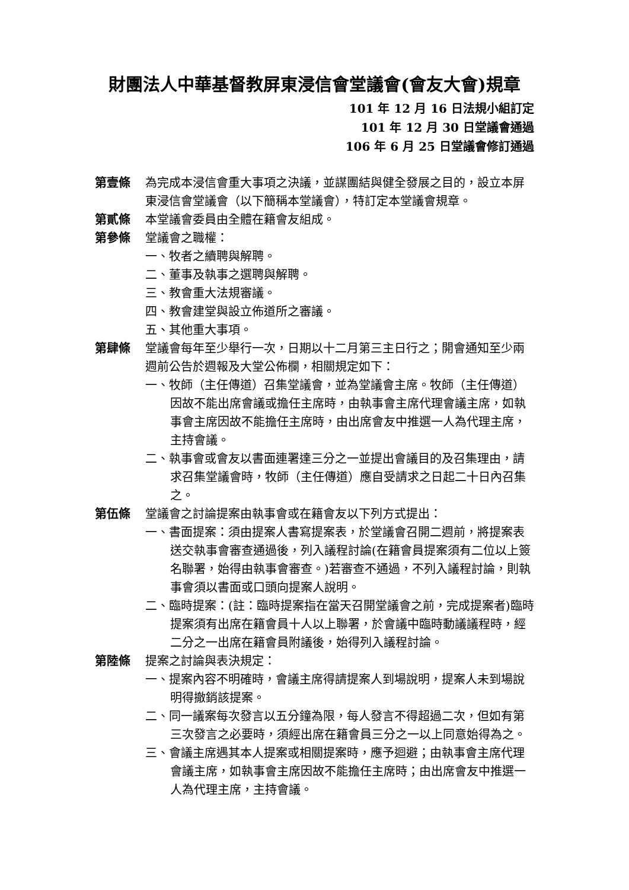財團法人中華基督教屏東浸信會堂議會(會友大會)規章
101 年 12 月 16 日法規小組訂定
101 年 12 月 30 日堂議會通過
106 年 6 月 25 日堂議會修訂通過
第壹條 為完成本浸信會重大事項之決議，並謀團結與健全發展之目的，設立本屏東浸信會堂議會（以下簡稱本堂議會），特訂定本堂議會規章。
第貳條 本堂議會委員由全體在籍會友組成。
第參條 堂議會之職權：
一、牧者之續聘與解聘。
二、董事及執事之選聘與解聘。
三、教會重大法規審議。
四、教會建堂與設立佈道所之審議。
五、其他重大事項。
第肆條 堂議會每年至少舉行一次，日期以十二月第三主日行之；開會通知至少兩週前公告於週報及大堂公佈欄，相關規定如下：
一、牧師（主任傳道）召集堂議會，並為堂議會主席。牧師（主任傳道）因故不能出席會議或擔任主席時，由執事會主席代理會議主席，如執事會主席因故不能擔任主席時，由出席會友中推選一人為代理主席，主持會議。
二、執事會或會友以書面連署達三分之一並提出會議目的及召集理由，請求召集堂議會時，牧師（主任傳道）應自受請求之日起二十日內召集之。
第伍條 堂議會之討論提案由執事會或在籍會友以下列方式提出：
一、書面提案：須由提案人書寫提案表，於堂議會召開二週前，將提案表送交執事會審查通過後，列入議程討論(在籍會員提案須有二位以上簽名聯署，始得由執事會審查。)若審查不通過，不列入議程討論，則執事會須以書面或口頭向提案人說明。
二、臨時提案：(註：臨時提案指在當天召開堂議會之前，完成提案者)臨時提案須有出席在籍會員十人以上聯署，於會議中臨時動議議程時，經二分之一出席在籍會員附議後，始得列入議程討論。
第陸條 提案之討論與表決規定：
一、提案內容不明確時，會議主席得請提案人到場說明，提案人未到場說明得撤銷該提案。
二、同一議案每次發言以五分鐘為限，每人發言不得超過二次，但如有第三次發言之必要時，須經出席在籍會員三分之一以上同意始得為之。
三、會議主席遇其本人提案或相關提案時，應予迴避；由執事會主席代理會議主席，如執事會主席因故不能擔任主席時；由出席會友中推選一人為代理主席，主持會議。